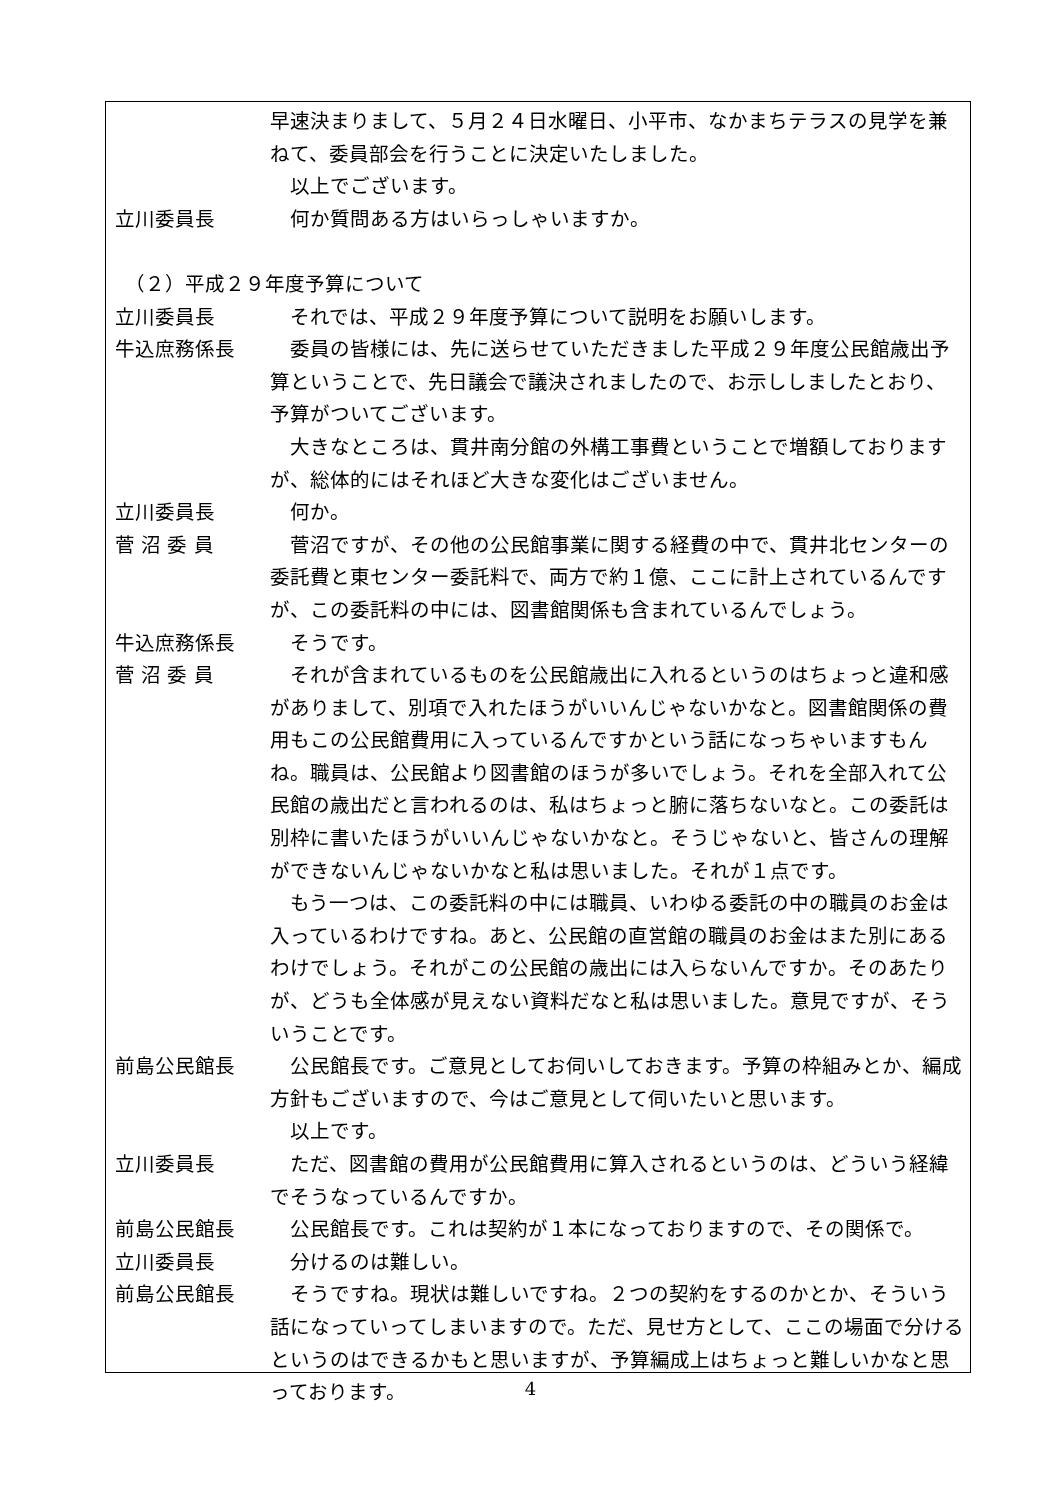早速決まりまして、５月２４日水曜日、小平市、なかまちテラスの見学を兼ねて、委員部会を行うことに決定いたしました。
以上でございます。
立川委員長 何か質問ある方はいらっしゃいますか。
　（２）平成２９年度予算について
立川委員長 それでは、平成２９年度予算について説明をお願いします。
牛込庶務係長 委員の皆様には、先に送らせていただきました平成２９年度公民館歳出予算ということで、先日議会で議決されましたので、お示ししましたとおり、予算がついてございます。
大きなところは、貫井南分館の外構工事費ということで増額しておりますが、総体的にはそれほど大きな変化はございません。
立川委員長 何か。
菅 沼 委 員 菅沼ですが、その他の公民館事業に関する経費の中で、貫井北センターの委託費と東センター委託料で、両方で約１億、ここに計上されているんですが、この委託料の中には、図書館関係も含まれているんでしょう。
牛込庶務係長 そうです。
菅 沼 委 員 それが含まれているものを公民館歳出に入れるというのはちょっと違和感がありまして、別項で入れたほうがいいんじゃないかなと。図書館関係の費用もこの公民館費用に入っているんですかという話になっちゃいますもんね。職員は、公民館より図書館のほうが多いでしょう。それを全部入れて公民館の歳出だと言われるのは、私はちょっと腑に落ちないなと。この委託は別枠に書いたほうがいいんじゃないかなと。そうじゃないと、皆さんの理解ができないんじゃないかなと私は思いました。それが１点です。
もう一つは、この委託料の中には職員、いわゆる委託の中の職員のお金は入っているわけですね。あと、公民館の直営館の職員のお金はまた別にあるわけでしょう。それがこの公民館の歳出には入らないんですか。そのあたりが、どうも全体感が見えない資料だなと私は思いました。意見ですが、そういうことです。
前島公民館長 公民館長です。ご意見としてお伺いしておきます。予算の枠組みとか、編成方針もございますので、今はご意見として伺いたいと思います。
以上です。
立川委員長 ただ、図書館の費用が公民館費用に算入されるというのは、どういう経緯でそうなっているんですか。
前島公民館長 公民館長です。これは契約が１本になっておりますので、その関係で。
立川委員長 分けるのは難しい。
前島公民館長 そうですね。現状は難しいですね。２つの契約をするのかとか、そういう話になっていってしまいますので。ただ、見せ方として、ここの場面で分けるというのはできるかもと思いますが、予算編成上はちょっと難しいかなと思っております。
4